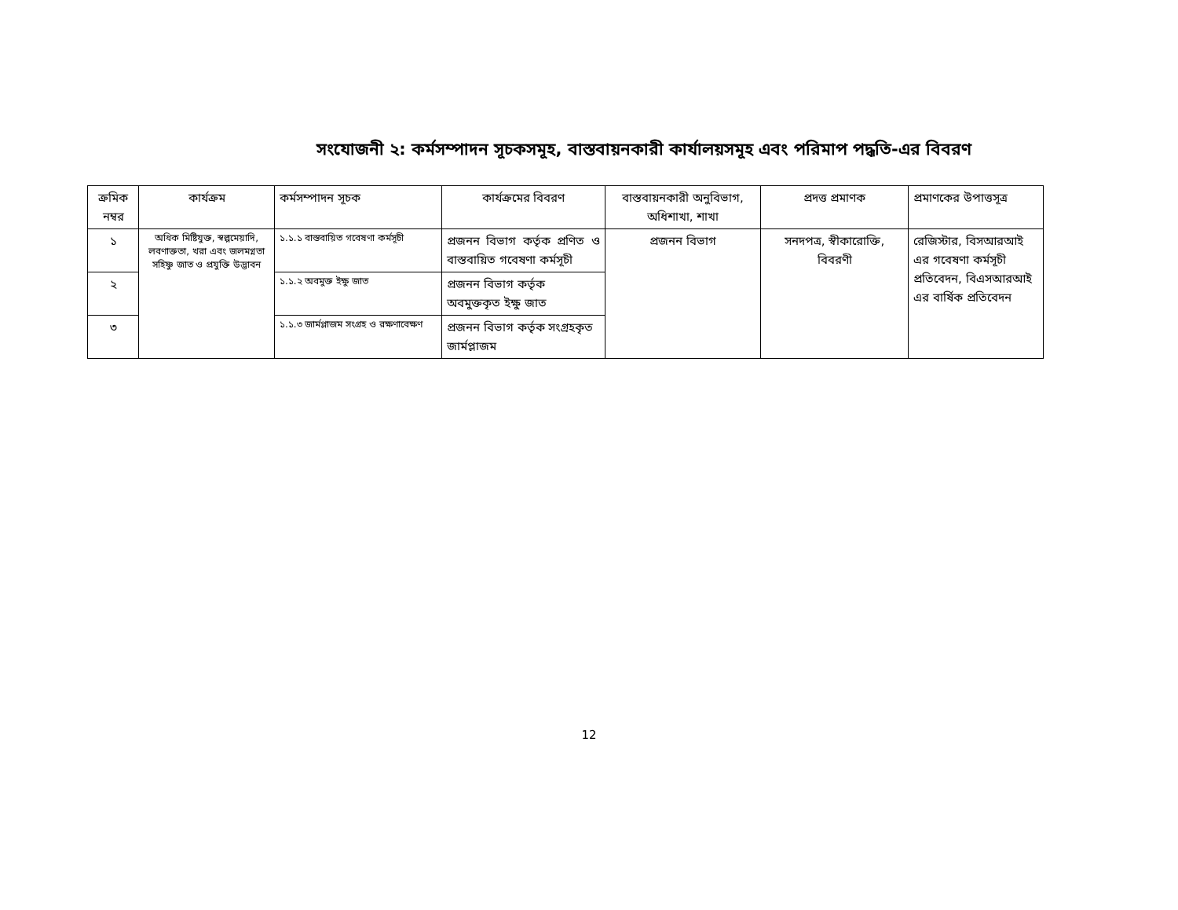সংযোজনী ২: কর্মসম্পাদন সূচকসমূহ, বাস্তবায়নকারী কার্যালয়সমূহ এবং পরিমাপ পদ্ধতি-এর বিবরণ
| ক্রমিক নম্বর | কার্যক্রম | কর্মসম্পাদন সূচক | কার্যক্রমের বিবরণ | বাস্তবায়নকারী অনুবিভাগ, অধিশাখা, শাখা | প্রদত্ত প্রমাণক | প্রমাণকের উপাত্তসূত্র |
| --- | --- | --- | --- | --- | --- | --- |
| ১ | অধিক মিষ্টিযুক্ত, স্বল্পমেয়াদি, লবণাক্ততা, খরা এবং জলমগ্নতা সহিষ্ণু জাত ও প্রযুক্তি উদ্ভাবন | ১.১.১ বাস্তবায়িত গবেষণা কর্মসূচী | প্রজনন বিভাগ কর্তৃক প্রণিত ও বাস্তবায়িত গবেষণা কর্মসূচী | প্রজনন বিভাগ | সনদপত্র, স্বীকারোক্তি, বিবরণী | রেজিস্টার, বিসআরআই এর গবেষণা কর্মসূচী প্রতিবেদন, বিএসআরআই এর বার্ষিক প্রতিবেদন |
| ২ | | ১.১.২ অবমুক্ত ইক্ষু জাত | প্রজনন বিভাগ কর্তৃক অবমুক্তকৃত ইক্ষু জাত | | | |
| ৩ | | ১.১.৩ জার্মপ্লাজম সংগ্রহ ও রক্ষণাবেক্ষণ | প্রজনন বিভাগ কর্তৃক সংগ্রহকৃত জার্মপ্লাজম | | | |
12